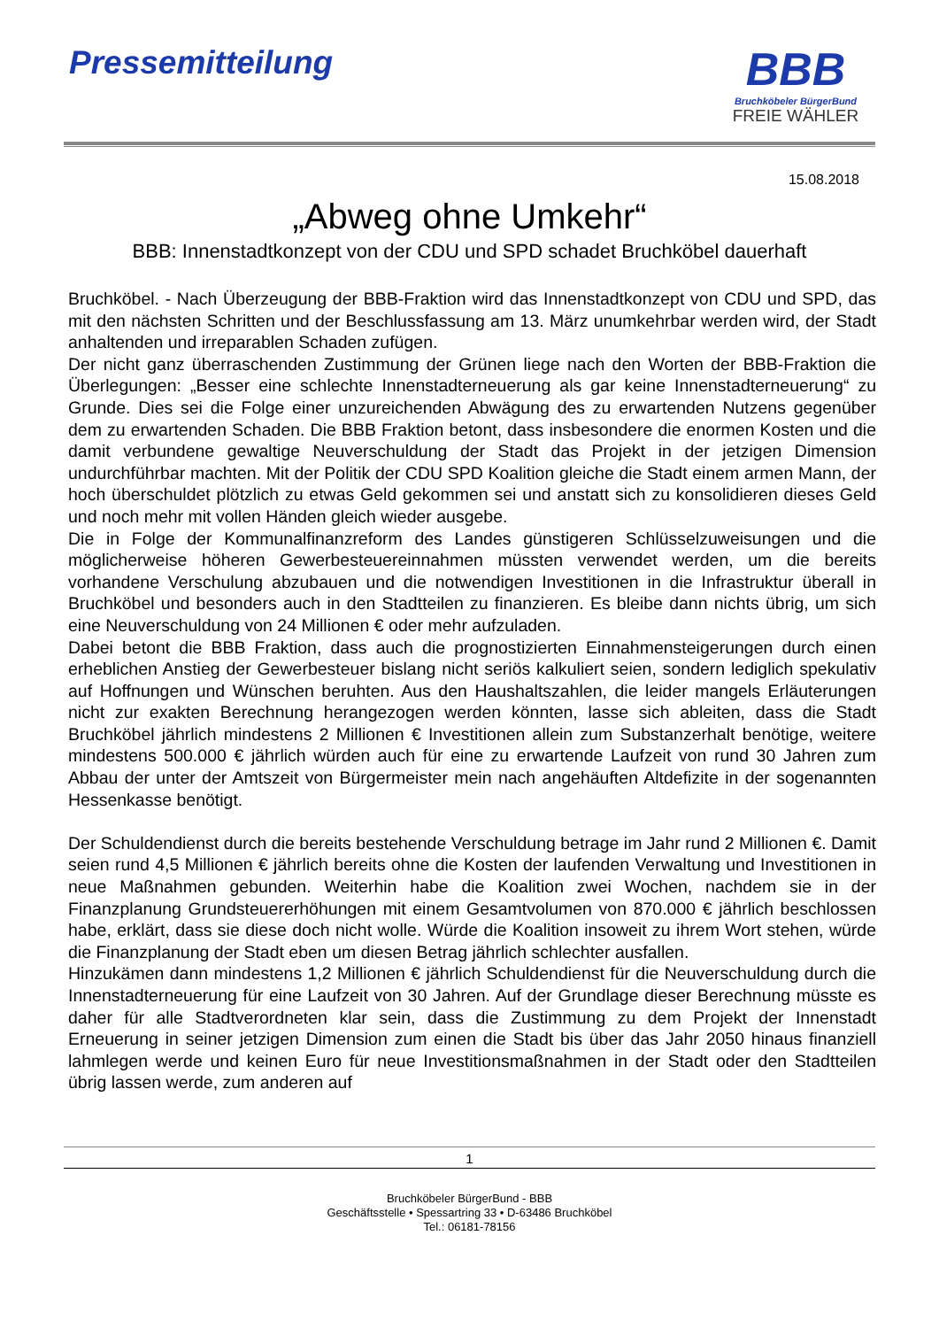Pressemitteilung
BBB
Bruchköbeler BürgerBund
FREIE WÄHLER
15.08.2018
„Abweg ohne Umkehr“
BBB: Innenstadtkonzept von der CDU und SPD schadet Bruchköbel dauerhaft
Bruchköbel. - Nach Überzeugung der BBB-Fraktion wird das Innenstadtkonzept von CDU und SPD, das mit den nächsten Schritten und der Beschlussfassung am 13. März unumkehrbar werden wird, der Stadt anhaltenden und irreparablen Schaden zufügen.
Der nicht ganz überraschenden Zustimmung der Grünen liege nach den Worten der BBB-Fraktion die Überlegungen: „Besser eine schlechte Innenstadterneuerung als gar keine Innenstadterneuerung“ zu Grunde. Dies sei die Folge einer unzureichenden Abwägung des zu erwartenden Nutzens gegenüber dem zu erwartenden Schaden. Die BBB Fraktion betont, dass insbesondere die enormen Kosten und die damit verbundene gewaltige Neuverschuldung der Stadt das Projekt in der jetzigen Dimension undurchführbar machten. Mit der Politik der CDU SPD Koalition gleiche die Stadt einem armen Mann, der hoch überschuldet plötzlich zu etwas Geld gekommen sei und anstatt sich zu konsolidieren dieses Geld und noch mehr mit vollen Händen gleich wieder ausgebe.
Die in Folge der Kommunalfinanzreform des Landes günstigeren Schlüsselzuweisungen und die möglicherweise höheren Gewerbesteuereinnahmen müssten verwendet werden, um die bereits vorhandene Verschulung abzubauen und die notwendigen Investitionen in die Infrastruktur überall in Bruchköbel und besonders auch in den Stadtteilen zu finanzieren. Es bleibe dann nichts übrig, um sich eine Neuverschuldung von 24 Millionen € oder mehr aufzuladen.
Dabei betont die BBB Fraktion, dass auch die prognostizierten Einnahmensteigerungen durch einen erheblichen Anstieg der Gewerbesteuer bislang nicht seriös kalkuliert seien, sondern lediglich spekulativ auf Hoffnungen und Wünschen beruhten. Aus den Haushaltszahlen, die leider mangels Erläuterungen nicht zur exakten Berechnung herangezogen werden könnten, lasse sich ableiten, dass die Stadt Bruchköbel jährlich mindestens 2 Millionen € Investitionen allein zum Substanzerhalt benötige, weitere mindestens 500.000 € jährlich würden auch für eine zu erwartende Laufzeit von rund 30 Jahren zum Abbau der unter der Amtszeit von Bürgermeister mein nach angehäuften Altdefizite in der sogenannten Hessenkasse benötigt.
Der Schuldendienst durch die bereits bestehende Verschuldung betrage im Jahr rund 2 Millionen €. Damit seien rund 4,5 Millionen € jährlich bereits ohne die Kosten der laufenden Verwaltung und Investitionen in neue Maßnahmen gebunden. Weiterhin habe die Koalition zwei Wochen, nachdem sie in der Finanzplanung Grundsteuererhöhungen mit einem Gesamtvolumen von 870.000 € jährlich beschlossen habe, erklärt, dass sie diese doch nicht wolle. Würde die Koalition insoweit zu ihrem Wort stehen, würde die Finanzplanung der Stadt eben um diesen Betrag jährlich schlechter ausfallen.
Hinzukämen dann mindestens 1,2 Millionen € jährlich Schuldendienst für die Neuverschuldung durch die Innenstadterneuerung für eine Laufzeit von 30 Jahren. Auf der Grundlage dieser Berechnung müsste es daher für alle Stadtverordneten klar sein, dass die Zustimmung zu dem Projekt der Innenstadt Erneuerung in seiner jetzigen Dimension zum einen die Stadt bis über das Jahr 2050 hinaus finanziell lahmlegen werde und keinen Euro für neue Investitionsmaßnahmen in der Stadt oder den Stadtteilen übrig lassen werde, zum anderen auf
1
Bruchköbeler BürgerBund - BBB
Geschäftsstelle • Spessartring 33 • D-63486 Bruchköbel
Tel.: 06181-78156